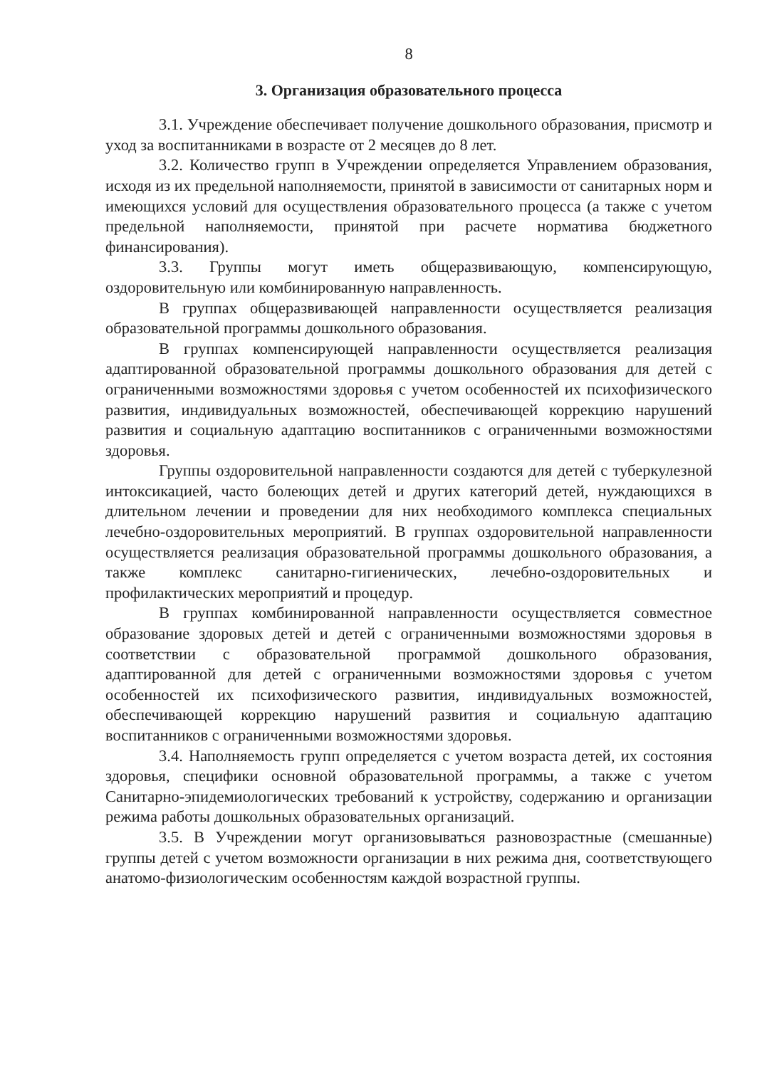8
3. Организация образовательного процесса
3.1. Учреждение обеспечивает получение дошкольного образования, присмотр и уход за воспитанниками в возрасте от 2 месяцев до 8 лет.
3.2. Количество групп в Учреждении определяется Управлением образования, исходя из их предельной наполняемости, принятой в зависимости от санитарных норм и имеющихся условий для осуществления образовательного процесса (а также с учетом предельной наполняемости, принятой при расчете норматива бюджетного финансирования).
3.3. Группы могут иметь общеразвивающую, компенсирующую, оздоровительную или комбинированную направленность.
В группах общеразвивающей направленности осуществляется реализация образовательной программы дошкольного образования.
В группах компенсирующей направленности осуществляется реализация адаптированной образовательной программы дошкольного образования для детей с ограниченными возможностями здоровья с учетом особенностей их психофизического развития, индивидуальных возможностей, обеспечивающей коррекцию нарушений развития и социальную адаптацию воспитанников с ограниченными возможностями здоровья.
Группы оздоровительной направленности создаются для детей с туберкулезной интоксикацией, часто болеющих детей и других категорий детей, нуждающихся в длительном лечении и проведении для них необходимого комплекса специальных лечебно-оздоровительных мероприятий. В группах оздоровительной направленности осуществляется реализация образовательной программы дошкольного образования, а также комплекс санитарно-гигиенических, лечебно-оздоровительных и профилактических мероприятий и процедур.
В группах комбинированной направленности осуществляется совместное образование здоровых детей и детей с ограниченными возможностями здоровья в соответствии с образовательной программой дошкольного образования, адаптированной для детей с ограниченными возможностями здоровья с учетом особенностей их психофизического развития, индивидуальных возможностей, обеспечивающей коррекцию нарушений развития и социальную адаптацию воспитанников с ограниченными возможностями здоровья.
3.4. Наполняемость групп определяется с учетом возраста детей, их состояния здоровья, специфики основной образовательной программы, а также с учетом Санитарно-эпидемиологических требований к устройству, содержанию и организации режима работы дошкольных образовательных организаций.
3.5. В Учреждении могут организовываться разновозрастные (смешанные) группы детей с учетом возможности организации в них режима дня, соответствующего анатомо-физиологическим особенностям каждой возрастной группы.